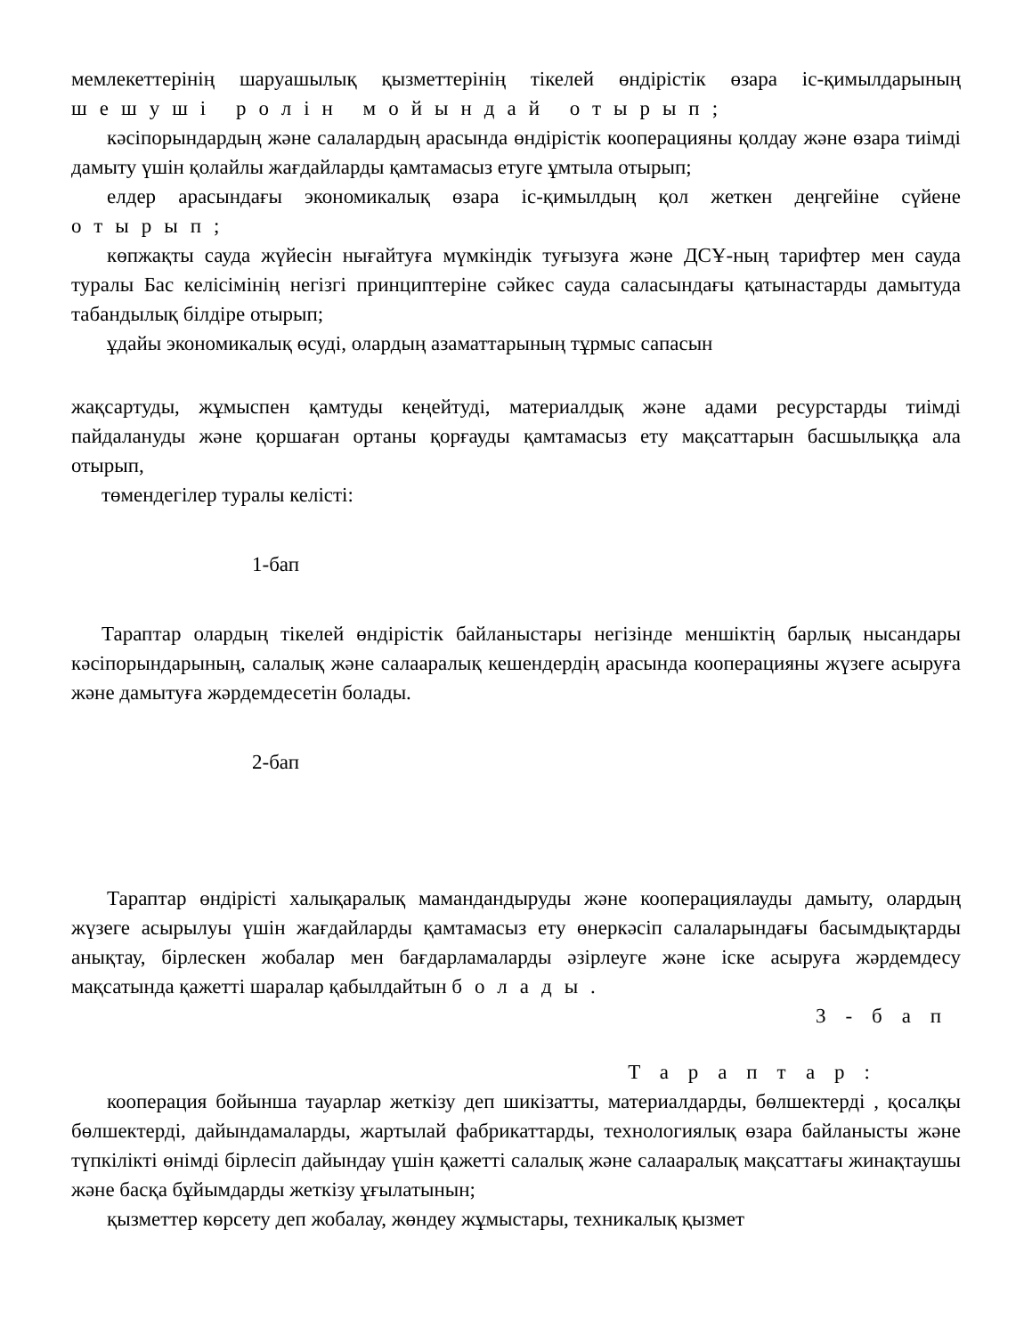мемлекеттерінің шаруашылық қызметтерінің тікелей өндірістік өзара іс-қимылдарының шешуші ролін мойындай отырып;
кәсіпорындардың және салалардың арасында өндірістік кооперацияны қолдау және өзара тиімді дамыту үшін қолайлы жағдайларды қамтамасыз етуге ұмтыла отырып;
елдер арасындағы экономикалық өзара іс-қимылдың қол жеткен деңгейіне сүйене отырып;
көпжақты сауда жүйесін нығайтуға мүмкіндік туғызуға және ДСҰ-ның тарифтер мен сауда туралы Бас келісімінің негізгі принциптеріне сәйкес сауда саласындағы қатынастарды дамытуда табандылық білдіре отырып;
ұдайы экономикалық өсуді, олардың азаматтарының тұрмыс сапасын
жақсартуды, жұмыспен қамтуды кеңейтуді, материалдық және адами ресурстарды тиімді пайдалануды және қоршаған ортаны қорғауды қамтамасыз ету мақсаттарын басшылыққа ала отырып,
төмендегілер туралы келісті:
1-бап
Тараптар олардың тікелей өндірістік байланыстары негізінде меншіктің барлық нысандары кәсіпорындарының, салалық және салааралық кешендердің арасында кооперацияны жүзеге асыруға және дамытуға жәрдемдесетін болады.
2-бап
Тараптар өндірісті халықаралық мамандандыруды және кооперациялауды дамыту, олардың жүзеге асырылуы үшін жағдайларды қамтамасыз ету өнеркәсіп салаларындағы басымдықтарды анықтау, бірлескен жобалар мен бағдарламаларды әзірлеуге және іске асыруға жәрдемдесу мақсатында қажетті шаралар қабылдайтын болады.
3-бап
Тараптар:
кооперация бойынша тауарлар жеткізу деп шикізатты, материалдарды, бөлшектерді , қосалқы бөлшектерді, дайындамаларды, жартылай фабрикаттарды, технологиялық өзара байланысты және түпкілікті өнімді бірлесіп дайындау үшін қажетті салалық және салааралық мақсаттағы жинақтаушы және басқа бұйымдарды жеткізу ұғылатынын;
қызметтер көрсету деп жобалау, жөндеу жұмыстары, техникалық қызмет